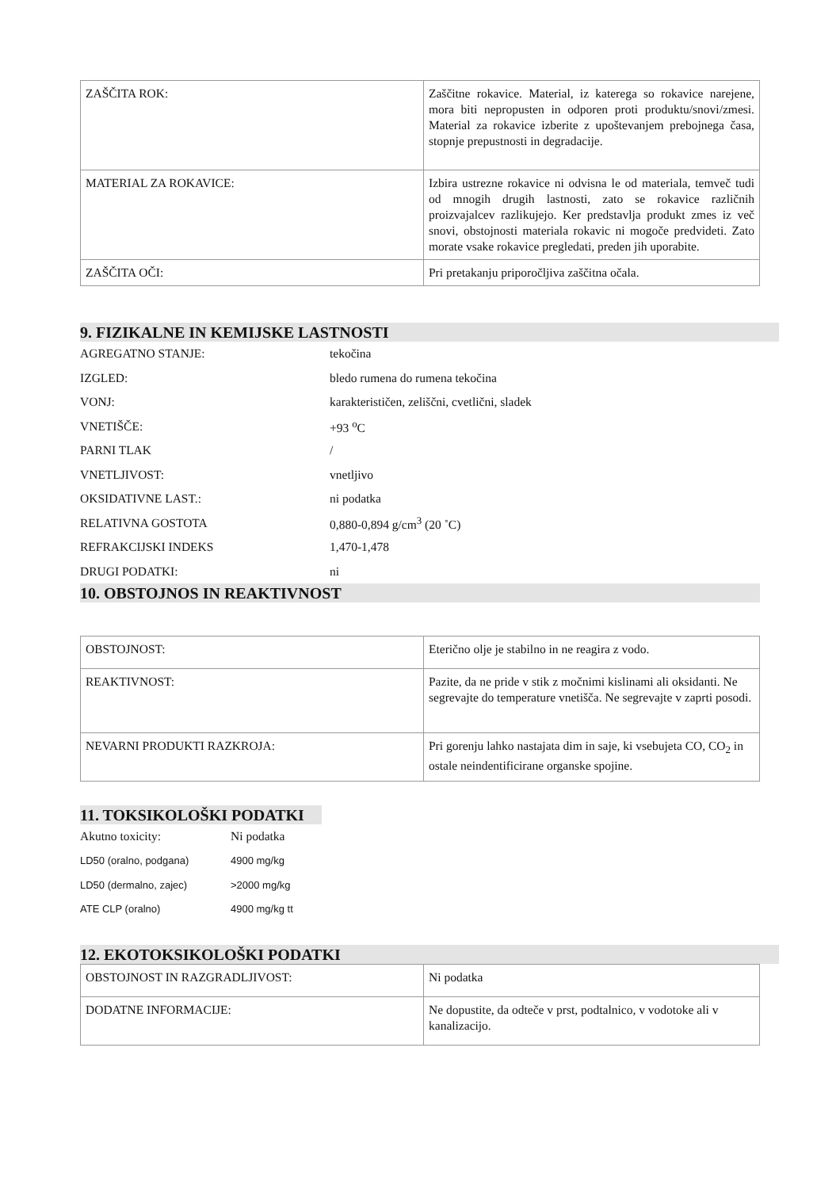| ZAŠČITA ROK: | Zaščitne rokavice. Material, iz katerega so rokavice narejene, mora biti nepropusten in odporen proti produktu/snovi/zmesi. Material za rokavice izberite z upoštevanjem prebojnega časa, stopnje prepustnosti in degradacije. |
| MATERIAL ZA ROKAVICE: | Izbira ustrezne rokavice ni odvisna le od materiala, temveč tudi od mnogih drugih lastnosti, zato se rokavice različnih proizvajalcev razlikujejo. Ker predstavlja produkt zmes iz več snovi, obstojnosti materiala rokavic ni mogoče predvideti. Zato morate vsake rokavice pregledati, preden jih uporabite. |
| ZAŠČITA OČI: | Pri pretakanju priporočljiva zaščitna očala. |
9. FIZIKALNE IN KEMIJSKE LASTNOSTI
| AGREGATNO STANJE: | tekočina |
| IZGLED: | bledo rumena do rumena tekočina |
| VONJ: | karakterističen, zeliščni, cvetlični, sladek |
| VNETIŠČE: | +93 <sup>o</sup>C |
| PARNI TLAK | / |
| VNETLJIVOST: | vnetljivo |
| OKSIDATIVNE LAST.: | ni podatka |
| RELATIVNA GOSTOTA | 0,880-0,894 g/cm<sup>3</sup> (20 ˚C) |
| REFRAKCIJSKI INDEKS | 1,470-1,478 |
| DRUGI PODATKI: | ni |
10. OBSTOJNOS IN REAKTIVNOST
| OBSTOJNOST: | Eterično olje je stabilno in ne reagira z vodo. |
| REAKTIVNOST: | Pazite, da ne pride v stik z močnimi kislinami ali oksidanti. Ne segrevajte do temperature vnetišča. Ne segrevajte v zaprti posodi. |
| NEVARNI PRODUKTI RAZKROJA: | Pri gorenju lahko nastajata dim in saje, ki vsebujeta CO, CO<sub>2</sub> in ostale neindentificirane organske spojine. |
11. TOKSIKOLOŠKI PODATKI
| Akutno toxicity: | Ni podatka |
| LD50 (oralno, podgana) | 4900 mg/kg |
| LD50 (dermalno, zajec) | >2000 mg/kg |
| ATE CLP (oralno) | 4900 mg/kg tt |
12. EKOTOKSIKOLOŠKI PODATKI
| OBSTOJNOST IN RAZGRADLJIVOST: | Ni podatka |
| DODATNE INFORMACIJE: | Ne dopustite, da odteče v prst, podtalnico, v vodotoke ali v kanalizacijo. |